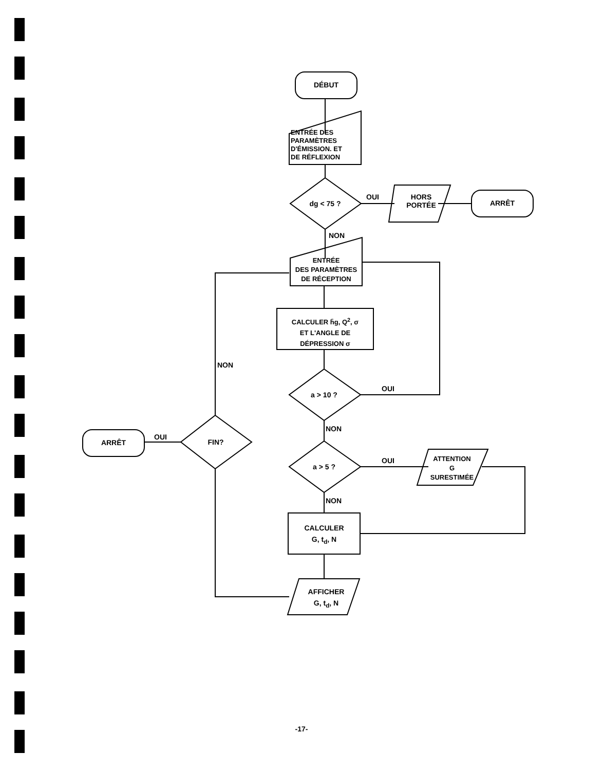DÉBUT
ENTRÉE DES
PARAMÈTRES
D'ÉMISSION. ET
DE RÉFLEXION
dg < 75 ?
OUI
HORS
PORTÉE
ARRÊT
NON
ENTRÉE
DES PARAMÈTRES
DE RÉCEPTION
CALCULER h̄g, Q<sup>2</sup>, σ
ET L'ANGLE DE
DÉPRESSION σ
a > 10 ?
OUI
NON
a > 5 ?
OUI
ATTENTION
G
SURESTIMÉE
NON
CALCULER
G, t<sub>d</sub>, N
AFFICHER
G, t<sub>d</sub>, N
NON
FIN?
OUI
ARRÊT
-17-